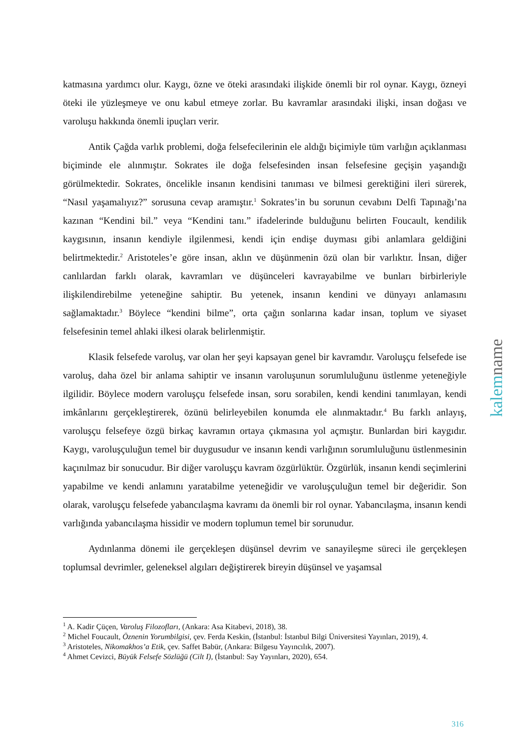katmasına yardımcı olur. Kaygı, özne ve öteki arasındaki ilişkide önemli bir rol oynar. Kaygı, özneyi öteki ile yüzleşmeye ve onu kabul etmeye zorlar. Bu kavramlar arasındaki ilişki, insan doğası ve varoluşu hakkında önemli ipuçları verir.
Antik Çağda varlık problemi, doğa felsefecilerinin ele aldığı biçimiyle tüm varlığın açıklanması biçiminde ele alınmıştır. Sokrates ile doğa felsefesinden insan felsefesine geçişin yaşandığı görülmektedir. Sokrates, öncelikle insanın kendisini tanıması ve bilmesi gerektiğini ileri sürerek, “Nasıl yaşamalıyız?” sorusuna cevap aramıştır.<sup>1</sup> Sokrates’in bu sorunun cevabını Delfi Tapınağı’na kazınan “Kendini bil.” veya “Kendini tanı.” ifadelerinde bulduğunu belirten Foucault, kendilik kaygısının, insanın kendiyle ilgilenmesi, kendi için endişe duyması gibi anlamlara geldiğini belirtmektedir.<sup>2</sup> Aristoteles’e göre insan, aklın ve düşünmenin özü olan bir varlıktır. İnsan, diğer canlılardan farklı olarak, kavramları ve düşünceleri kavrayabilme ve bunları birbirleriyle ilişkilendirebilme yeteneğine sahiptir. Bu yetenek, insanın kendini ve dünyayı anlamasını sağlamaktadır.<sup>3</sup> Böylece “kendini bilme”, orta çağın sonlarına kadar insan, toplum ve siyaset felsefesinin temel ahlaki ilkesi olarak belirlenmiştir.
Klasik felsefede varoluş, var olan her şeyi kapsayan genel bir kavramdır. Varoluşçu felsefede ise varoluş, daha özel bir anlama sahiptir ve insanın varoluşunun sorumluluğunu üstlenme yeteneğiyle ilgilidir. Böylece modern varoluşçu felsefede insan, soru sorabilen, kendi kendini tanımlayan, kendi imkânlarını gerçekleştirerek, özünü belirleyebilen konumda ele alınmaktadır.<sup>4</sup> Bu farklı anlayış, varoluşçu felsefeye özgü birkaç kavramın ortaya çıkmasına yol açmıştır. Bunlardan biri kaygıdır. Kaygı, varoluşçuluğun temel bir duygusudur ve insanın kendi varlığının sorumluluğunu üstlenmesinin kaçınılmaz bir sonucudur. Bir diğer varoluşçu kavram özgürlüktür. Özgürlük, insanın kendi seçimlerini yapabilme ve kendi anlamını yaratabilme yeteneğidir ve varoluşçuluğun temel bir değeridir. Son olarak, varoluşçu felsefede yabancılaşma kavramı da önemli bir rol oynar. Yabancılaşma, insanın kendi varlığında yabancılaşma hissidir ve modern toplumun temel bir sorunudur.
Aydınlanma dönemi ile gerçekleşen düşünsel devrim ve sanayileşme süreci ile gerçekleşen toplumsal devrimler, geleneksel algıları değiştirerek bireyin düşünsel ve yaşamsal
kalemname
<sup>1</sup> A. Kadir Çüçen, Varoluş Filozofları, (Ankara: Asa Kitabevi, 2018), 38.
<sup>2</sup> Michel Foucault, Öznenin Yorumbilgisi, çev. Ferda Keskin, (İstanbul: İstanbul Bilgi Üniversitesi Yayınları, 2019), 4.
<sup>3</sup> Aristoteles, Nikomakhos’a Etik, çev. Saffet Babür, (Ankara: Bilgesu Yayıncılık, 2007).
<sup>4</sup> Ahmet Cevizci, Büyük Felsefe Sözlüğü (Cilt I), (İstanbul: Say Yayınları, 2020), 654.
316